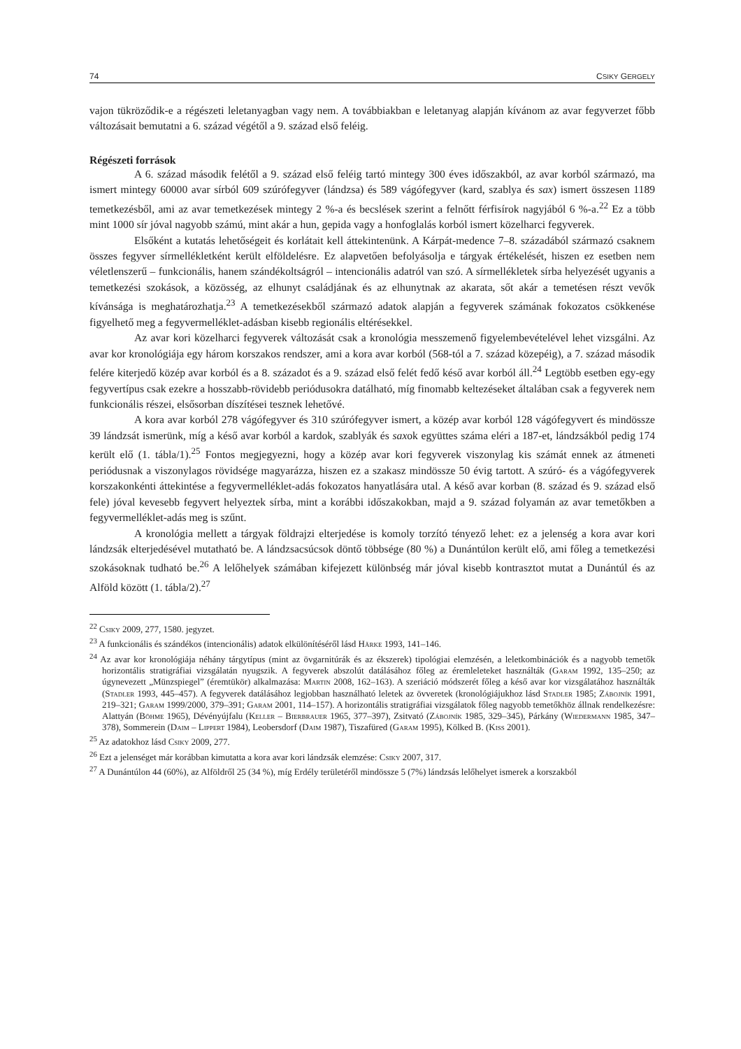74 CSIKY GERGELY
vajon tükröződik-e a régészeti leletanyagban vagy nem. A továbbiakban e leletanyag alapján kívánom az avar fegyverzet főbb változásait bemutatni a 6. század végétől a 9. század első feléig.
Régészeti források
A 6. század második felétől a 9. század első feléig tartó mintegy 300 éves időszakból, az avar korból származó, ma ismert mintegy 60000 avar sírból 609 szúrófegyver (lándzsa) és 589 vágófegyver (kard, szablya és sax) ismert összesen 1189 temetkezésből, ami az avar temetkezések mintegy 2 %-a és becslések szerint a felnőtt férfisírok nagyjából 6 %-a.<sup>22</sup> Ez a több mint 1000 sír jóval nagyobb számú, mint akár a hun, gepida vagy a honfoglalás korból ismert közelharci fegyverek.
Elsőként a kutatás lehetőségeit és korlátait kell áttekintenünk. A Kárpát-medence 7–8. századából származó csaknem összes fegyver sírmellékletként került elföldelésre. Ez alapvetően befolyásolja e tárgyak értékelését, hiszen ez esetben nem véletlenszerű – funkcionális, hanem szándékoltságról – intencionális adatról van szó. A sírmellékletek sírba helyezését ugyanis a temetkezési szokások, a közösség, az elhunyt családjának és az elhunytnak az akarata, sőt akár a temetésen részt vevők kívánsága is meghatározhatja.<sup>23</sup> A temetkezésekből származó adatok alapján a fegyverek számának fokozatos csökkenése figyelhető meg a fegyvermelléklet-adásban kisebb regionális eltérésekkel.
Az avar kori közelharci fegyverek változását csak a kronológia messzemenő figyelembevételével lehet vizsgálni. Az avar kor kronológiája egy három korszakos rendszer, ami a kora avar korból (568-tól a 7. század közepéig), a 7. század második felére kiterjedő közép avar korból és a 8. századot és a 9. század első felét fedő késő avar korból áll.<sup>24</sup> Legtöbb esetben egy-egy fegyvertípus csak ezekre a hosszabb-rövidebb periódusokra datálható, míg finomabb keltezéseket általában csak a fegyverek nem funkcionális részei, elsősorban díszítései tesznek lehetővé.
A kora avar korból 278 vágófegyver és 310 szúrófegyver ismert, a közép avar korból 128 vágófegyvert és mindössze 39 lándzsát ismerünk, míg a késő avar korból a kardok, szablyák és saxok együttes száma eléri a 187-et, lándzsákból pedig 174 került elő (1. tábla/1).<sup>25</sup> Fontos megjegyezni, hogy a közép avar kori fegyverek viszonylag kis számát ennek az átmeneti periódusnak a viszonylagos rövidsége magyarázza, hiszen ez a szakasz mindössze 50 évig tartott. A szúró- és a vágófegyverek korszakonkénti áttekintése a fegyvermelléklet-adás fokozatos hanyatlására utal. A késő avar korban (8. század és 9. század első fele) jóval kevesebb fegyvert helyeztek sírba, mint a korábbi időszakokban, majd a 9. század folyamán az avar temetőkben a fegyvermelléklet-adás meg is szűnt.
A kronológia mellett a tárgyak földrajzi elterjedése is komoly torzító tényező lehet: ez a jelenség a kora avar kori lándzsák elterjedésével mutatható be. A lándzsacsúcsok döntő többsége (80 %) a Dunántúlon került elő, ami főleg a temetkezési szokásoknak tudható be.<sup>26</sup> A lelőhelyek számában kifejezett különbség már jóval kisebb kontrasztot mutat a Dunántúl és az Alföld között (1. tábla/2).<sup>27</sup>
<sup>22</sup> Csiky 2009, 277, 1580. jegyzet.
<sup>23</sup> A funkcionális és szándékos (intencionális) adatok elkülönítéséről lásd Härke 1993, 141–146.
<sup>24</sup> Az avar kor kronológiája néhány tárgytípus (mint az övgarnitúrák és az ékszerek) tipológiai elemzésén, a leletkombinációk és a nagyobb temetők horizontális stratigráfiai vizsgálatán nyugszik. A fegyverek abszolút datálásához főleg az éremleleteket használták (Garam 1992, 135–250; az úgynevezett „Münzspiegel” (éremtükör) alkalmazása: Martin 2008, 162–163). A szeriáció módszerét főleg a késő avar kor vizsgálatához használták (Stadler 1993, 445–457). A fegyverek datálásához legjobban használható leletek az övveretek (kronológiájukhoz lásd Stadler 1985; Zábojník 1991, 219–321; Garam 1999/2000, 379–391; Garam 2001, 114–157). A horizontális stratigráfiai vizsgálatok főleg nagyobb temetőkhöz állnak rendelkezésre: Alattyán (Böhme 1965), Dévényújfalu (Keller – Bierbrauer 1965, 377–397), Zsitvató (Zábojník 1985, 329–345), Párkány (Wiedermann 1985, 347–378), Sommerein (Daim – Lippert 1984), Leobersdorf (Daim 1987), Tiszafüred (Garam 1995), Kölked B. (Kiss 2001).
<sup>25</sup> Az adatokhoz lásd Csiky 2009, 277.
<sup>26</sup> Ezt a jelenséget már korábban kimutatta a kora avar kori lándzsák elemzése: Csiky 2007, 317.
<sup>27</sup> A Dunántúlon 44 (60%), az Alföldről 25 (34 %), míg Erdély területéről mindössze 5 (7%) lándzsás lelőhelyet ismerek a korszakból